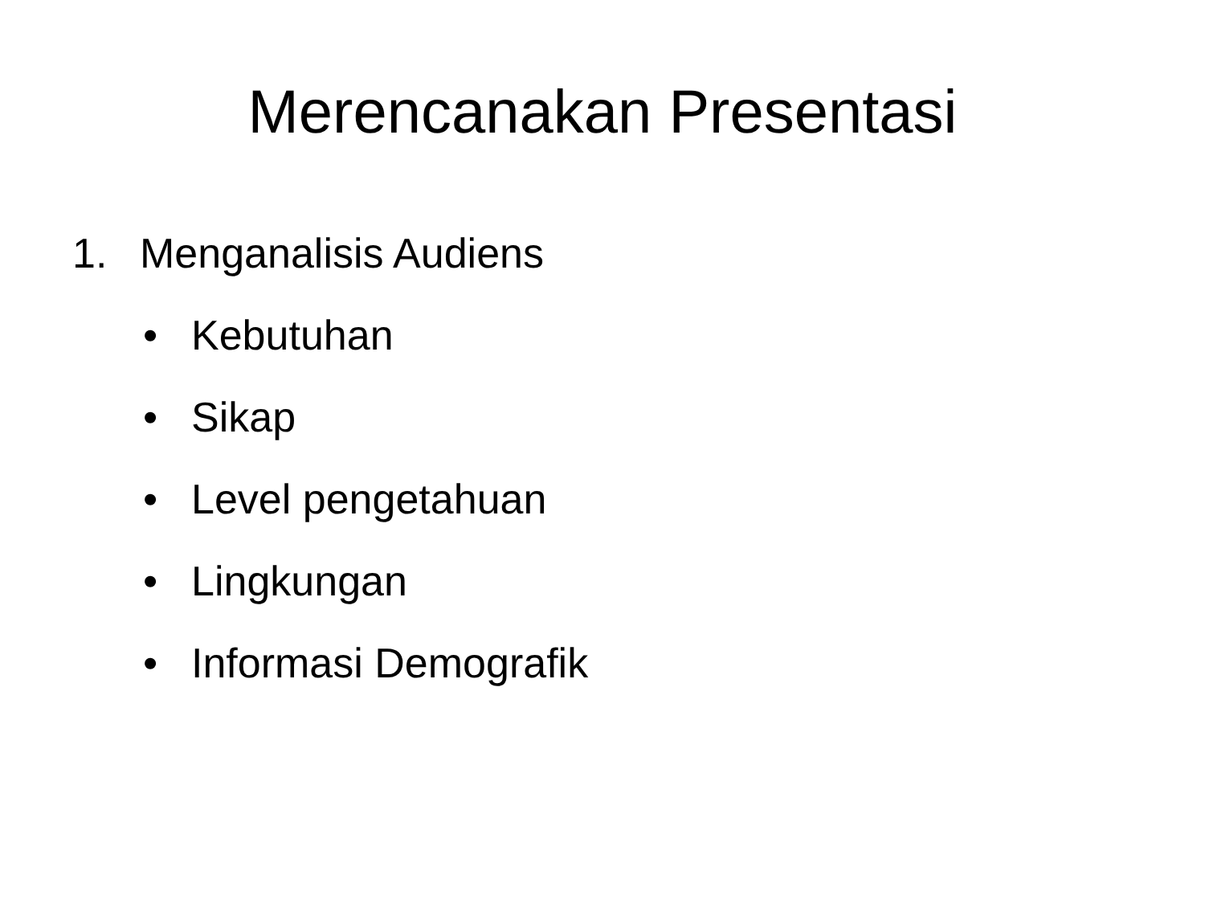Merencanakan Presentasi
1. Menganalisis Audiens
• Kebutuhan
• Sikap
• Level pengetahuan
• Lingkungan
• Informasi Demografik